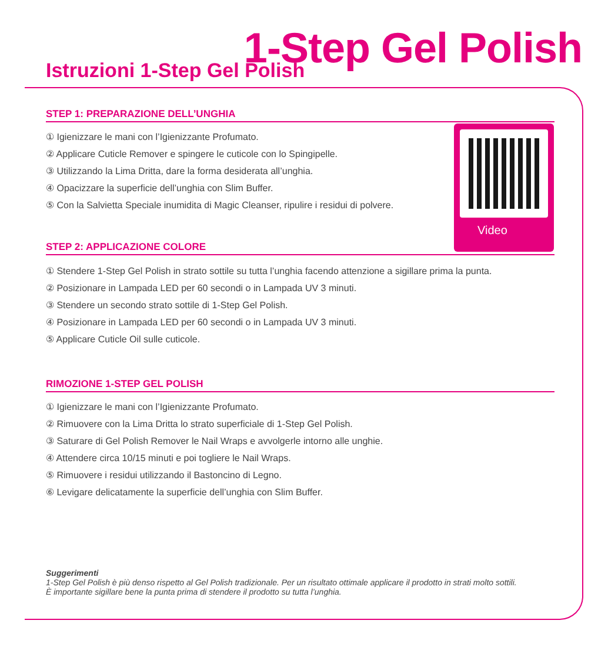Istruzioni 1-Step Gel Polish 1-Step Gel Polish
STEP 1: PREPARAZIONE DELL’UNGHIA
① Igienizzare le mani con l’Igienizzante Profumato.
② Applicare Cuticle Remover e spingere le cuticole con lo Spingipelle.
③ Utilizzando la Lima Dritta, dare la forma desiderata all’unghia.
④ Opacizzare la superficie dell’unghia con Slim Buffer.
⑤ Con la Salvietta Speciale inumidita di Magic Cleanser, ripulire i residui di polvere.
Video
STEP 2: APPLICAZIONE COLORE
① Stendere 1-Step Gel Polish in strato sottile su tutta l’unghia facendo attenzione a sigillare prima la punta.
② Posizionare in Lampada LED per 60 secondi o in Lampada UV 3 minuti.
③ Stendere un secondo strato sottile di 1-Step Gel Polish.
④ Posizionare in Lampada LED per 60 secondi o in Lampada UV 3 minuti.
⑤ Applicare Cuticle Oil sulle cuticole.
RIMOZIONE 1-STEP GEL POLISH
① Igienizzare le mani con l’Igienizzante Profumato.
② Rimuovere con la Lima Dritta lo strato superficiale di 1-Step Gel Polish.
③ Saturare di Gel Polish Remover le Nail Wraps e avvolgerle intorno alle unghie.
④ Attendere circa 10/15 minuti e poi togliere le Nail Wraps.
⑤ Rimuovere i residui utilizzando il Bastoncino di Legno.
⑥ Levigare delicatamente la superficie dell’unghia con Slim Buffer.
Suggerimenti
1-Step Gel Polish è più denso rispetto al Gel Polish tradizionale. Per un risultato ottimale applicare il prodotto in strati molto sottili.
È importante sigillare bene la punta prima di stendere il prodotto su tutta l’unghia.